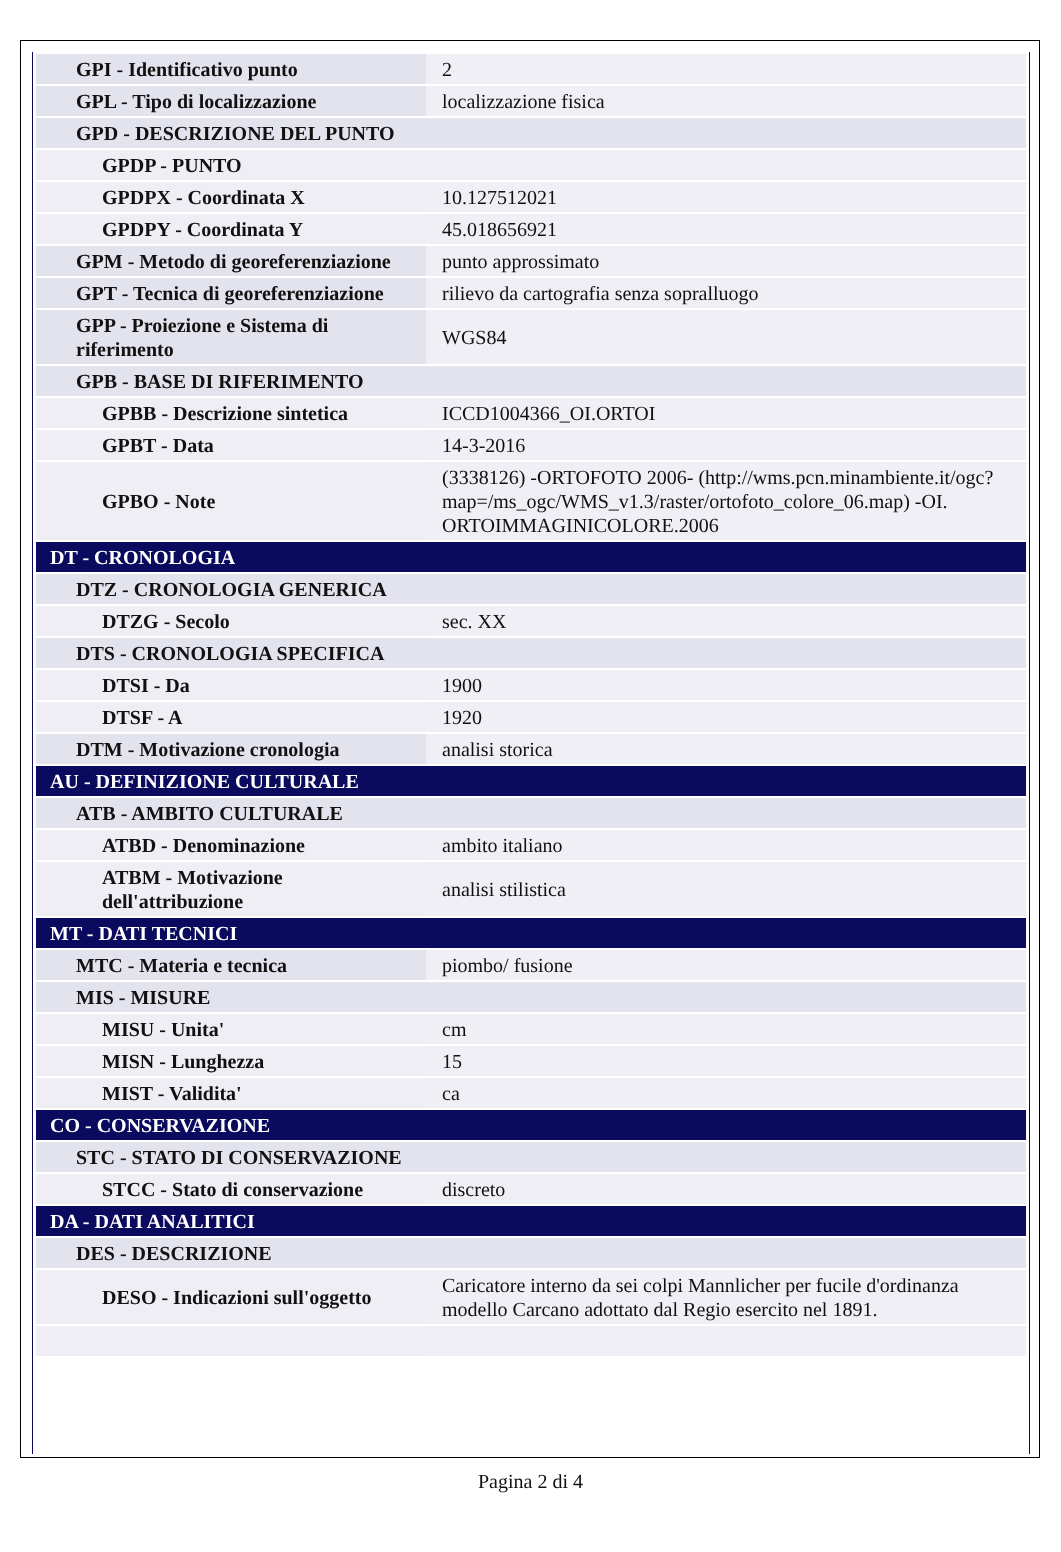| GPI - Identificativo punto | 2 |
| GPL - Tipo di localizzazione | localizzazione fisica |
| GPD - DESCRIZIONE DEL PUNTO | |
| GPDP - PUNTO | |
| GPDPX - Coordinata X | 10.127512021 |
| GPDPY - Coordinata Y | 45.018656921 |
| GPM - Metodo di georeferenziazione | punto approssimato |
| GPT - Tecnica di georeferenziazione | rilievo da cartografia senza sopralluogo |
| GPP - Proiezione e Sistema di riferimento | WGS84 |
| GPB - BASE DI RIFERIMENTO | |
| GPBB - Descrizione sintetica | ICCD1004366_OI.ORTOI |
| GPBT - Data | 14-3-2016 |
| GPBO - Note | (3338126) -ORTOFOTO 2006- (http://wms.pcn.minambiente.it/ogc?map=/ms_ogc/WMS_v1.3/raster/ortofoto_colore_06.map) -OI. ORTOIMMAGINICOLORE.2006 |
| DT - CRONOLOGIA | |
| DTZ - CRONOLOGIA GENERICA | |
| DTZG - Secolo | sec. XX |
| DTS - CRONOLOGIA SPECIFICA | |
| DTSI - Da | 1900 |
| DTSF - A | 1920 |
| DTM - Motivazione cronologia | analisi storica |
| AU - DEFINIZIONE CULTURALE | |
| ATB - AMBITO CULTURALE | |
| ATBD - Denominazione | ambito italiano |
| ATBM - Motivazione dell'attribuzione | analisi stilistica |
| MT - DATI TECNICI | |
| MTC - Materia e tecnica | piombo/ fusione |
| MIS - MISURE | |
| MISU - Unita' | cm |
| MISN - Lunghezza | 15 |
| MIST - Validita' | ca |
| CO - CONSERVAZIONE | |
| STC - STATO DI CONSERVAZIONE | |
| STCC - Stato di conservazione | discreto |
| DA - DATI ANALITICI | |
| DES - DESCRIZIONE | |
| DESO - Indicazioni sull'oggetto | Caricatore interno da sei colpi Mannlicher per fucile d'ordinanza modello Carcano adottato dal Regio esercito nel 1891. |
Pagina 2 di 4